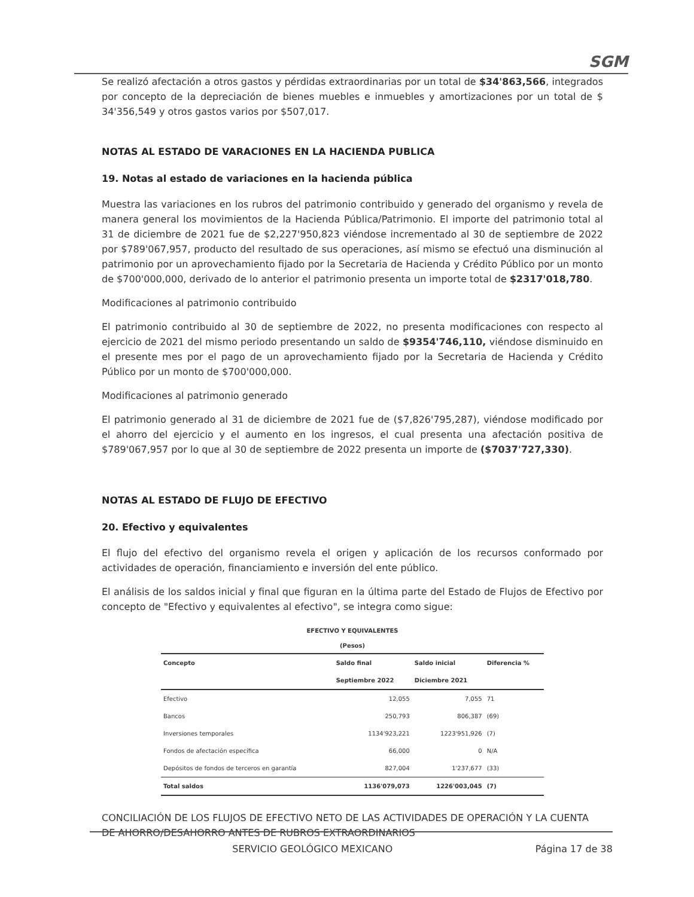SGM
Se realizó afectación a otros gastos y pérdidas extraordinarias por un total de $34'863,566, integrados por concepto de la depreciación de bienes muebles e inmuebles y amortizaciones por un total de $ 34'356,549 y otros gastos varios por $507,017.
NOTAS AL ESTADO DE VARACIONES EN LA HACIENDA PUBLICA
19. Notas al estado de variaciones en la hacienda pública
Muestra las variaciones en los rubros del patrimonio contribuido y generado del organismo y revela de manera general los movimientos de la Hacienda Pública/Patrimonio. El importe del patrimonio total al 31 de diciembre de 2021 fue de $2,227'950,823 viéndose incrementado al 30 de septiembre de 2022 por $789'067,957, producto del resultado de sus operaciones, así mismo se efectuó una disminución al patrimonio por un aprovechamiento fijado por la Secretaria de Hacienda y Crédito Público por un monto de $700'000,000, derivado de lo anterior el patrimonio presenta un importe total de $2317'018,780.
Modificaciones al patrimonio contribuido
El patrimonio contribuido al 30 de septiembre de 2022, no presenta modificaciones con respecto al ejercicio de 2021 del mismo periodo presentando un saldo de $9354'746,110, viéndose disminuido en el presente mes por el pago de un aprovechamiento fijado por la Secretaria de Hacienda y Crédito Público por un monto de $700'000,000.
Modificaciones al patrimonio generado
El patrimonio generado al 31 de diciembre de 2021 fue de ($7,826'795,287), viéndose modificado por el ahorro del ejercicio y el aumento en los ingresos, el cual presenta una afectación positiva de $789'067,957 por lo que al 30 de septiembre de 2022 presenta un importe de ($7037'727,330).
NOTAS AL ESTADO DE FLUJO DE EFECTIVO
20. Efectivo y equivalentes
El flujo del efectivo del organismo revela el origen y aplicación de los recursos conformado por actividades de operación, financiamiento e inversión del ente público.
El análisis de los saldos inicial y final que figuran en la última parte del Estado de Flujos de Efectivo por concepto de "Efectivo y equivalentes al efectivo", se integra como sigue:
EFECTIVO Y EQUIVALENTES
(Pesos)
| Concepto | Saldo final | Saldo inicial | Diferencia % |
| --- | --- | --- | --- |
| | Septiembre 2022 | Diciembre 2021 | |
| Efectivo | 12,055 | 7,055 | 71 |
| Bancos | 250,793 | 806,387 | (69) |
| Inversiones temporales | 1134'923,221 | 1223'951,926 | (7) |
| Fondos de afectación específica | 66,000 | 0 | N/A |
| Depósitos de fondos de terceros en garantía | 827,004 | 1'237,677 | (33) |
| Total saldos | 1136'079,073 | 1226'003,045 | (7) |
CONCILIACIÓN DE LOS FLUJOS DE EFECTIVO NETO DE LAS ACTIVIDADES DE OPERACIÓN Y LA CUENTA DE AHORRO/DESAHORRO ANTES DE RUBROS EXTRAORDINARIOS
SERVICIO GEOLÓGICO MEXICANO Página 17 de 38